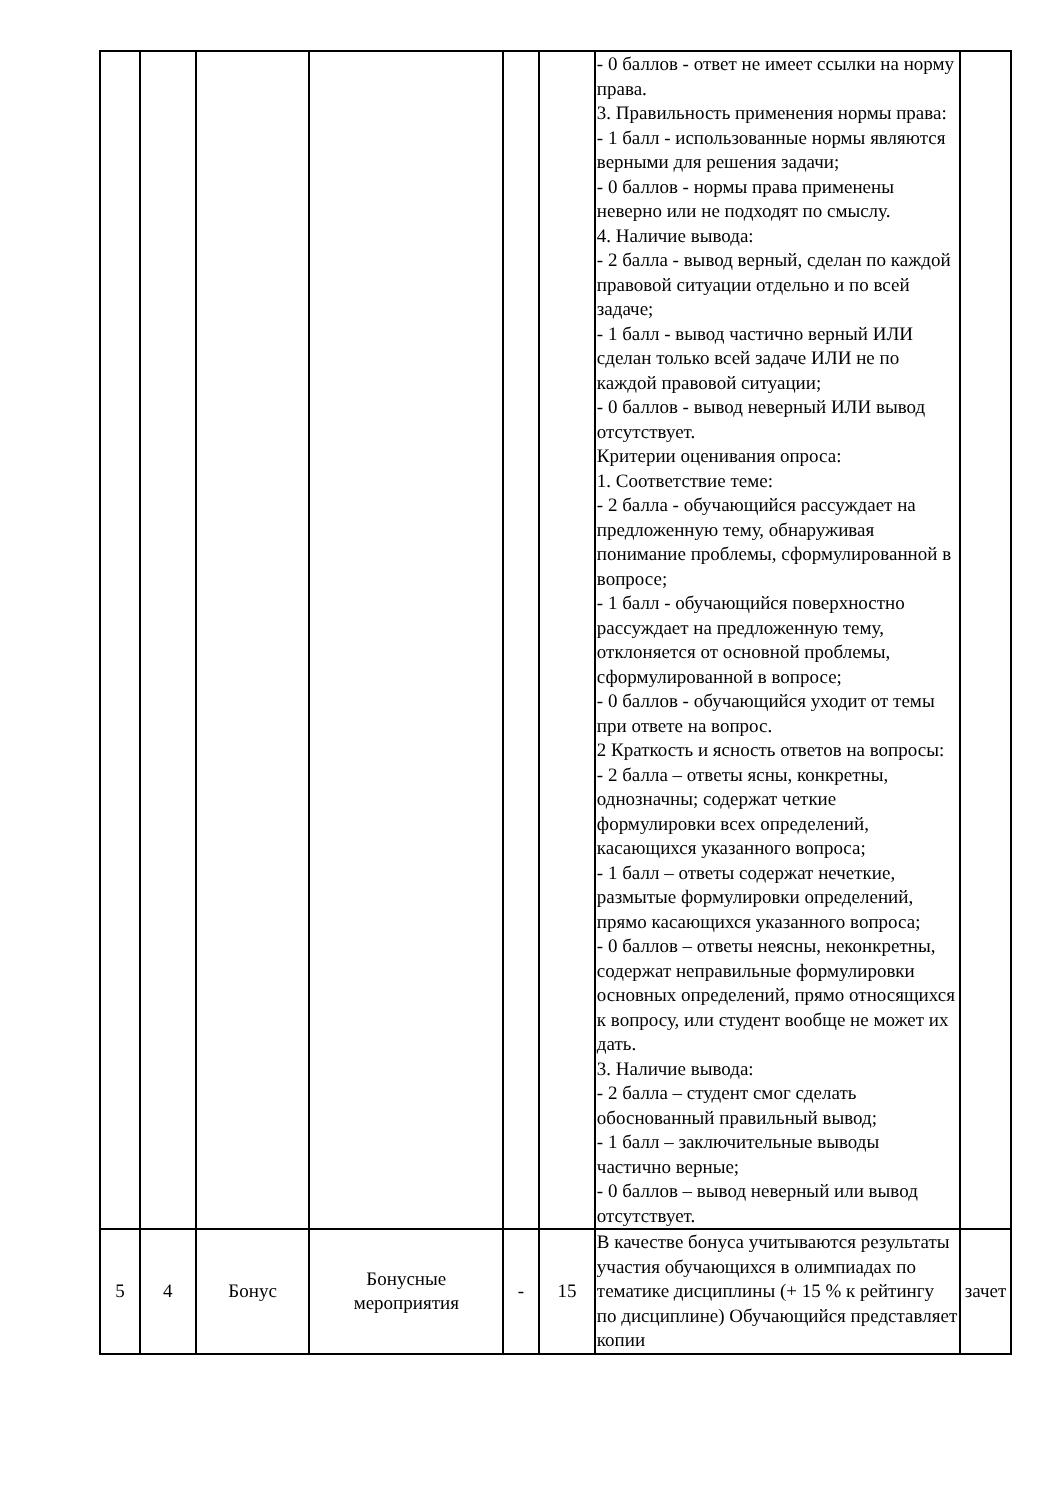| | | | | | | - 0 баллов - ответ не имеет ссылки на норму права. 3. Правильность применения нормы права: - 1 балл - использованные нормы являются верными для решения задачи; - 0 баллов - нормы права применены неверно или не подходят по смыслу. 4. Наличие вывода: - 2 балла - вывод верный, сделан по каждой правовой ситуации отдельно и по всей задаче; - 1 балл - вывод частично верный ИЛИ сделан только всей задаче ИЛИ не по каждой правовой ситуации; - 0 баллов - вывод неверный ИЛИ вывод отсутствует. Критерии оценивания опроса: 1. Соответствие теме: - 2 балла - обучающийся рассуждает на предложенную тему, обнаруживая понимание проблемы, сформулированной в вопросе; - 1 балл - обучающийся поверхностно рассуждает на предложенную тему, отклоняется от основной проблемы, сформулированной в вопросе; - 0 баллов - обучающийся уходит от темы при ответе на вопрос. 2 Краткость и ясность ответов на вопросы: - 2 балла – ответы ясны, конкретны, однозначны; содержат четкие формулировки всех определений, касающихся указанного вопроса; - 1 балл – ответы содержат нечеткие, размытые формулировки определений, прямо касающихся указанного вопроса; - 0 баллов – ответы неясны, неконкретны, содержат неправильные формулировки основных определений, прямо относящихся к вопросу, или студент вообще не может их дать. 3. Наличие вывода: - 2 балла – студент смог сделать обоснованный правильный вывод; - 1 балл – заключительные выводы частично верные; - 0 баллов – вывод неверный или вывод отсутствует. | |
| 5 | 4 | Бонус | Бонусные мероприятия | - | 15 | В качестве бонуса учитываются результаты участия обучающихся в олимпиадах по тематике дисциплины (+ 15 % к рейтингу по дисциплине) Обучающийся представляет копии | зачет |